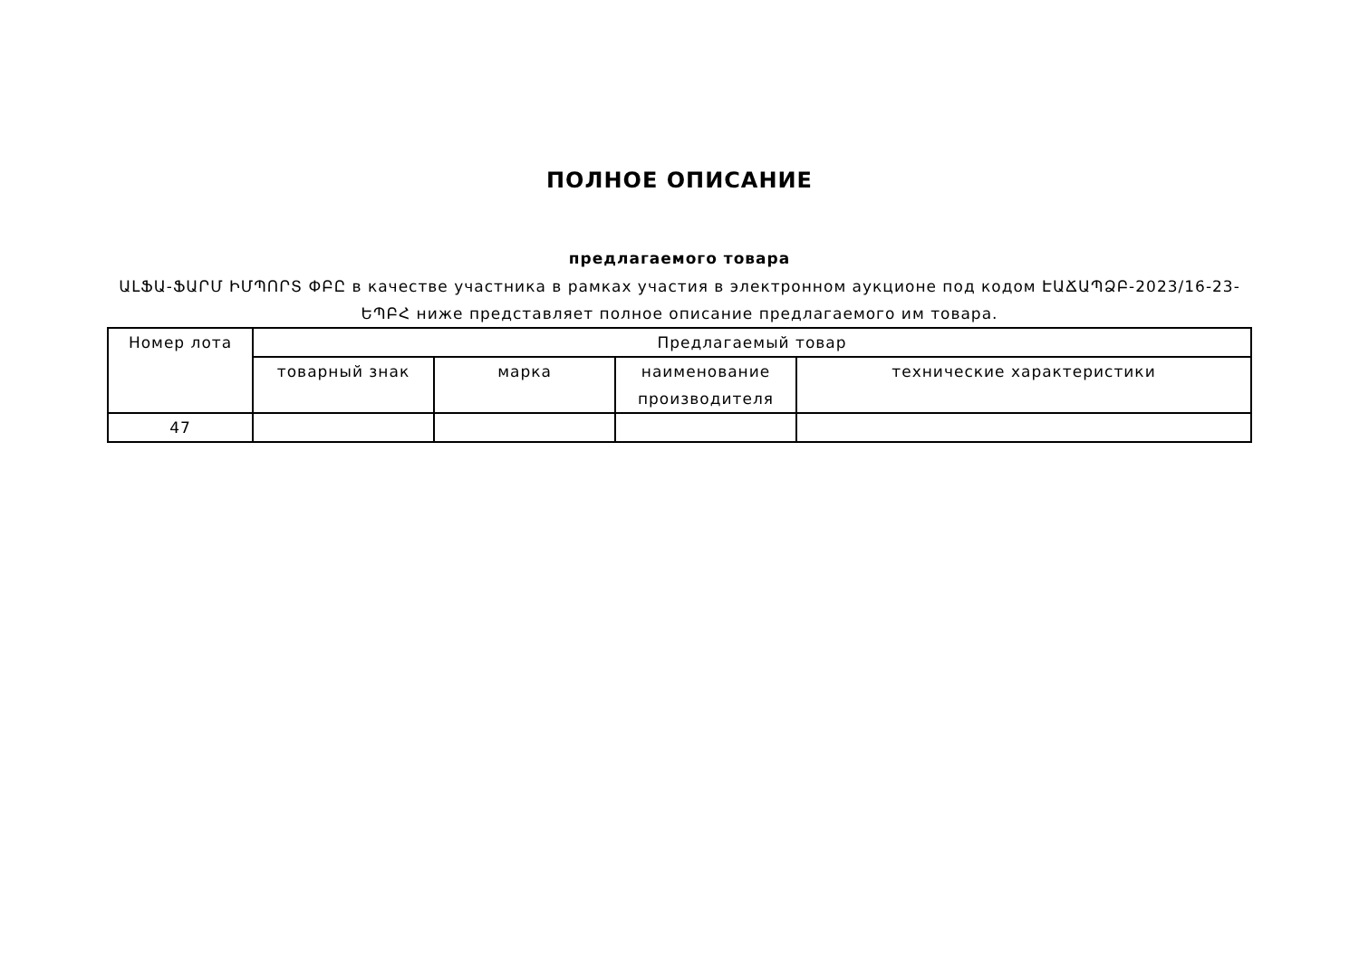ПОЛНОЕ ОПИСАНИЕ
предлагаемого товара
ԱԼՖԱ-ՖԱՐՄ ԻՄՊՈՐՏ ՓԲԸ в качестве участника в рамках участия в электронном аукционе под кодом ԷԱՃԱՊՁԲ-2023/16-23-ԵՊԲՀ ниже представляет полное описание предлагаемого им товара.
| Номер лота | Предлагаемый товар | | | |
| --- | --- | --- | --- | --- |
| | товарный знак | марка | наименование производителя | технические характеристики |
| 47 | | | | |